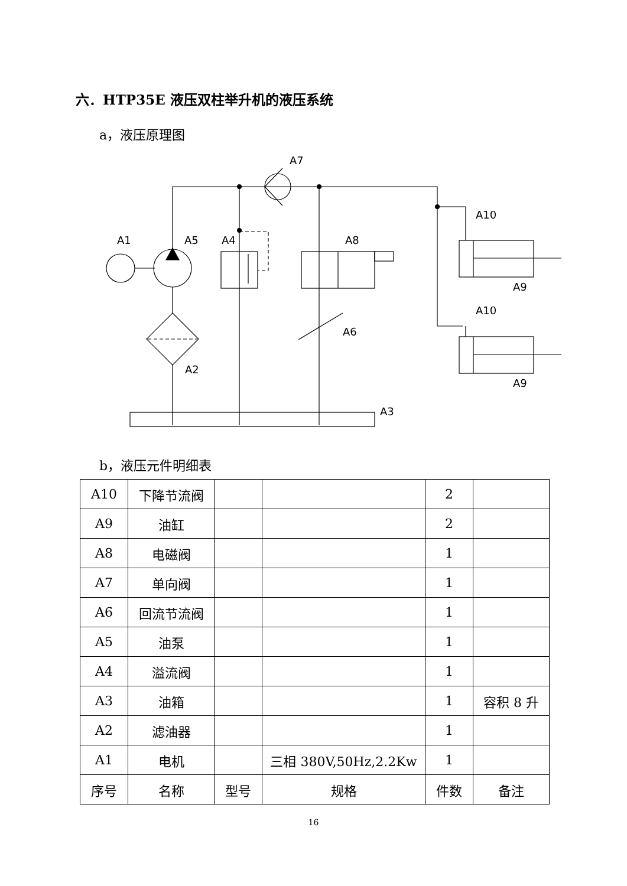六．HTP35E 液压双柱举升机的液压系统
a，液压原理图
A7
A1
A5
A4
A8
A10
A9
A10
A9
A6
A2
A3
b，液压元件明细表
| A10 | 下降节流阀 | | | 2 | |
| A9 | 油缸 | | | 2 | |
| A8 | 电磁阀 | | | 1 | |
| A7 | 单向阀 | | | 1 | |
| A6 | 回流节流阀 | | | 1 | |
| A5 | 油泵 | | | 1 | |
| A4 | 溢流阀 | | | 1 | |
| A3 | 油箱 | | | 1 | 容积 8 升 |
| A2 | 滤油器 | | | 1 | |
| A1 | 电机 | | 三相 380V,50Hz,2.2Kw | 1 | |
| 序号 | 名称 | 型号 | 规格 | 件数 | 备注 |
16